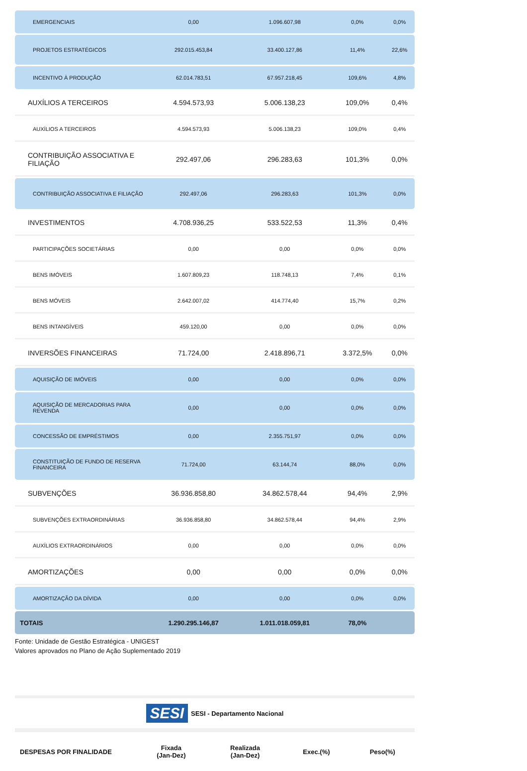| EMERGENCIAIS | 0,00 | 1.096.607,98 | 0,0% | 0,0% |
| PROJETOS ESTRATÉGICOS | 292.015.453,84 | 33.400.127,86 | 11,4% | 22,6% |
| INCENTIVO À PRODUÇÃO | 62.014.783,51 | 67.957.218,45 | 109,6% | 4,8% |
| AUXÍLIOS A TERCEIROS | 4.594.573,93 | 5.006.138,23 | 109,0% | 0,4% |
| AUXÍLIOS A TERCEIROS | 4.594.573,93 | 5.006.138,23 | 109,0% | 0,4% |
| CONTRIBUIÇÃO ASSOCIATIVA E FILIAÇÃO | 292.497,06 | 296.283,63 | 101,3% | 0,0% |
| CONTRIBUIÇÃO ASSOCIATIVA E FILIAÇÃO | 292.497,06 | 296.283,63 | 101,3% | 0,0% |
| INVESTIMENTOS | 4.708.936,25 | 533.522,53 | 11,3% | 0,4% |
| PARTICIPAÇÕES SOCIETÁRIAS | 0,00 | 0,00 | 0,0% | 0,0% |
| BENS IMÓVEIS | 1.607.809,23 | 118.748,13 | 7,4% | 0,1% |
| BENS MÓVEIS | 2.642.007,02 | 414.774,40 | 15,7% | 0,2% |
| BENS INTANGÍVEIS | 459.120,00 | 0,00 | 0,0% | 0,0% |
| INVERSÕES FINANCEIRAS | 71.724,00 | 2.418.896,71 | 3.372,5% | 0,0% |
| AQUISIÇÃO DE IMÓVEIS | 0,00 | 0,00 | 0,0% | 0,0% |
| AQUISIÇÃO DE MERCADORIAS PARA REVENDA | 0,00 | 0,00 | 0,0% | 0,0% |
| CONCESSÃO DE EMPRÉSTIMOS | 0,00 | 2.355.751,97 | 0,0% | 0,0% |
| CONSTITUIÇÃO DE FUNDO DE RESERVA FINANCEIRA | 71.724,00 | 63.144,74 | 88,0% | 0,0% |
| SUBVENÇÕES | 36.936.858,80 | 34.862.578,44 | 94,4% | 2,9% |
| SUBVENÇÕES EXTRAORDINÁRIAS | 36.936.858,80 | 34.862.578,44 | 94,4% | 2,9% |
| AUXÍLIOS EXTRAORDINÁRIOS | 0,00 | 0,00 | 0,0% | 0,0% |
| AMORTIZAÇÕES | 0,00 | 0,00 | 0,0% | 0,0% |
| AMORTIZAÇÃO DA DÍVIDA | 0,00 | 0,00 | 0,0% | 0,0% |
| TOTAIS | 1.290.295.146,87 | 1.011.018.059,81 | 78,0% | |
Fonte: Unidade de Gestão Estratégica - UNIGEST
Valores aprovados no Plano de Ação Suplementado 2019
SESI SESI - Departamento Nacional
| DESPESAS POR FINALIDADE | Fixada (Jan-Dez) | Realizada (Jan-Dez) | Exec.(%) | Peso(%) |